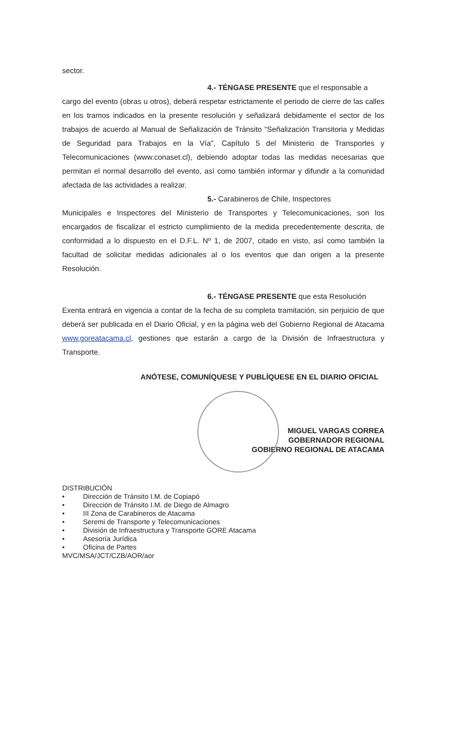sector.
4.- TÉNGASE PRESENTE que el responsable a
cargo del evento (obras u otros), deberá respetar estrictamente el periodo de cierre de las calles en los tramos indicados en la presente resolución y señalizará debidamente el sector de los trabajos de acuerdo al Manual de Señalización de Tránsito “Señalización Transitoria y Medidas de Seguridad para Trabajos en la Vía”, Capítulo 5 del Ministerio de Transportes y Telecomunicaciones (www.conaset.cl), debiendo adoptar todas las medidas necesarias que permitan el normal desarrollo del evento, así como también informar y difundir a la comunidad afectada de las actividades a realizar.
5.- Carabineros de Chile, Inspectores
Municipales e Inspectores del Ministerio de Transportes y Telecomunicaciones, son los encargados de fiscalizar el estricto cumplimiento de la medida precedentemente descrita, de conformidad a lo dispuesto en el D.F.L. Nº 1, de 2007, citado en visto, así como también la facultad de solicitar medidas adicionales al o los eventos que dan origen a la presente Resolución.
6.- TÉNGASE PRESENTE que esta Resolución
Exenta entrará en vigencia a contar de la fecha de su completa tramitación, sin perjuicio de que deberá ser publicada en el Diario Oficial, y en la página web del Gobierno Regional de Atacama www.goreatacama.cl, gestiones que estarán a cargo de la División de Infraestructura y Transporte.
ANÓTESE, COMUNÍQUESE Y PUBLÍQUESE EN EL DIARIO OFICIAL
MIGUEL VARGAS CORREA
GOBERNADOR REGIONAL
GOBIERNO REGIONAL DE ATACAMA
DISTRIBUCIÓN
• Dirección de Tránsito I.M. de Copiapó
• Dirección de Tránsito I.M. de Diego de Almagro
• III Zona de Carabineros de Atacama
• Seremi de Transporte y Telecomunicaciones
• División de Infraestructura y Transporte GORE Atacama
• Asesoría Jurídica
• Oficina de Partes
MVC/MSA/JCT/CZB/AOR/aor